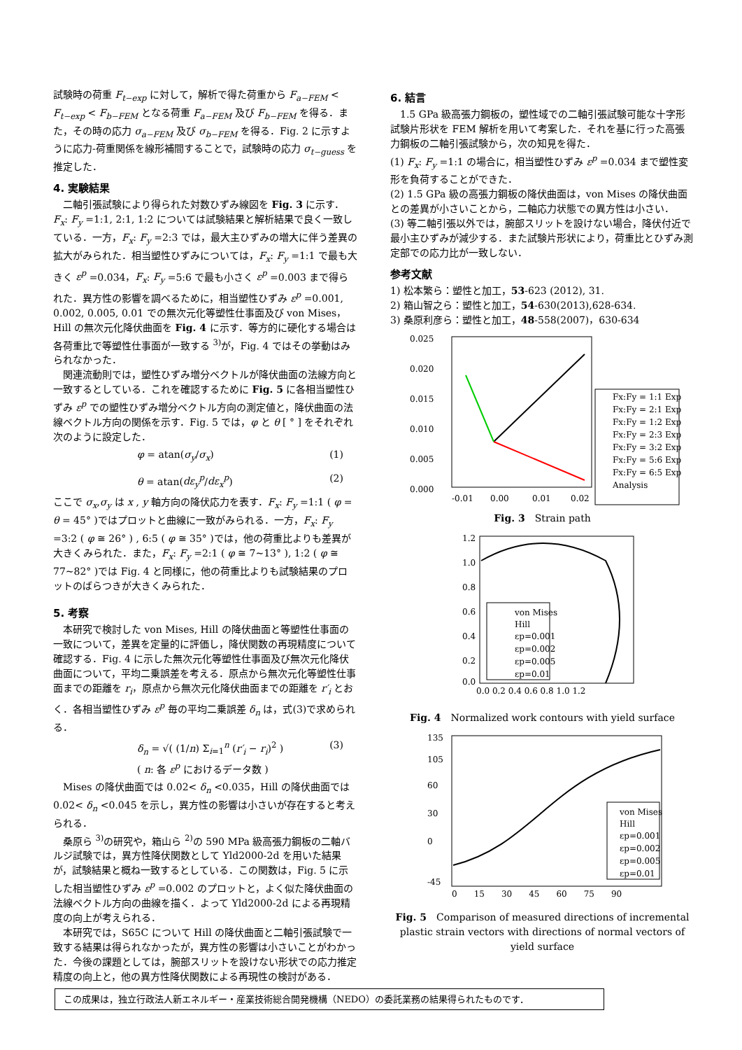試験時の荷重 F<sub>t−exp</sub> に対して，解析で得た荷重から F<sub>a−FEM</sub> < F<sub>t−exp</sub> < F<sub>b−FEM</sub> となる荷重 F<sub>a−FEM</sub> 及び F<sub>b−FEM</sub> を得る．また，その時の応力 σ<sub>a−FEM</sub> 及び σ<sub>b−FEM</sub> を得る．Fig. 2 に示すように応力-荷重関係を線形補間することで，試験時の応力 σ<sub>t−guess</sub> を推定した．
4. 実験結果
二軸引張試験により得られた対数ひずみ線図を Fig. 3 に示す．F<sub>x</sub>: F<sub>y</sub> =1:1, 2:1, 1:2 については試験結果と解析結果で良く一致している．一方，F<sub>x</sub>: F<sub>y</sub> =2:3 では，最大主ひずみの増大に伴う差異の拡大がみられた．相当塑性ひずみについては，F<sub>x</sub>: F<sub>y</sub> =1:1 で最も大きく ε<sup>p</sup> =0.034，F<sub>x</sub>: F<sub>y</sub> =5:6 で最も小さく ε<sup>p</sup> =0.003 まで得られた．異方性の影響を調べるために，相当塑性ひずみ ε<sup>p</sup> =0.001, 0.002, 0.005, 0.01 での無次元化等塑性仕事面及び von Mises，Hill の無次元化降伏曲面を Fig. 4 に示す．等方的に硬化する場合は各荷重比で等塑性仕事面が一致する <sup>3)</sup>が，Fig. 4 ではその挙動はみられなかった．
関連流動則では，塑性ひずみ増分ベクトルが降伏曲面の法線方向と一致するとしている．これを確認するために Fig. 5 に各相当塑性ひずみ ε<sup>p</sup> での塑性ひずみ増分ベクトル方向の測定値と，降伏曲面の法線ベクトル方向の関係を示す．Fig. 5 では，φ と θ [ ° ] をそれぞれ次のように設定した．
φ = atan(σ<sub>y</sub>/σ<sub>x</sub>) (1)
θ = atan(dε<sub>y</sub><sup>p</sup>/dε<sub>x</sub><sup>p</sup>) (2)
ここで σ<sub>x</sub>,σ<sub>y</sub> は x , y 軸方向の降伏応力を表す．F<sub>x</sub>: F<sub>y</sub> =1:1 ( φ = θ = 45° )ではプロットと曲線に一致がみられる．一方，F<sub>x</sub>: F<sub>y</sub> =3:2 ( φ ≅ 26° ) , 6:5 ( φ ≅ 35° )では，他の荷重比よりも差異が大きくみられた．また，F<sub>x</sub>: F<sub>y</sub> =2:1 ( φ ≅ 7~13° ), 1:2 ( φ ≅ 77~82° )では Fig. 4 と同様に，他の荷重比よりも試験結果のプロットのばらつきが大きくみられた．
5. 考察
本研究で検討した von Mises, Hill の降伏曲面と等塑性仕事面の一致について，差異を定量的に評価し，降伏関数の再現精度について確認する．Fig. 4 に示した無次元化等塑性仕事面及び無次元化降伏曲面について，平均二乗誤差を考える．原点から無次元化等塑性仕事面までの距離を r<sub>i</sub>，原点から無次元化降伏曲面までの距離を r′<sub>i</sub> とおく．各相当塑性ひずみ ε<sup>p</sup> 毎の平均二乗誤差 δ<sub>n</sub> は，式(3)で求められる．
δ<sub>n</sub> = √( (1/n) Σ<sub>i=1</sub><sup>n</sup> (r′<sub>i</sub> − r<sub>i</sub>)<sup>2</sup> )
( n: 各 ε<sup>p</sup> におけるデータ数 ) (3)
Mises の降伏曲面では 0.02< δ<sub>n</sub> <0.035，Hill の降伏曲面では 0.02< δ<sub>n</sub> <0.045 を示し，異方性の影響は小さいが存在すると考えられる．
桑原ら <sup>3)</sup>の研究や，箱山ら <sup>2)</sup>の 590 MPa 級高張力鋼板の二軸バルジ試験では，異方性降伏関数として Yld2000-2d を用いた結果が，試験結果と概ね一致するとしている．この関数は，Fig. 5 に示した相当塑性ひずみ ε<sup>p</sup> =0.002 のプロットと，よく似た降伏曲面の法線ベクトル方向の曲線を描く．よって Yld2000-2d による再現精度の向上が考えられる．
本研究では，S65C について Hill の降伏曲面と二軸引張試験で一致する結果は得られなかったが，異方性の影響は小さいことがわかった．今後の課題としては，腕部スリットを設けない形状での応力推定精度の向上と，他の異方性降伏関数による再現性の検討がある．
6. 結言
1.5 GPa 級高張力鋼板の，塑性域での二軸引張試験可能な十字形試験片形状を FEM 解析を用いて考案した．それを基に行った高張力鋼板の二軸引張試験から，次の知見を得た．
(1) F<sub>x</sub>: F<sub>y</sub> =1:1 の場合に，相当塑性ひずみ ε<sup>p</sup> =0.034 まで塑性変形を負荷することができた．
(2) 1.5 GPa 級の高張力鋼板の降伏曲面は，von Mises の降伏曲面との差異が小さいことから，二軸応力状態での異方性は小さい．
(3) 等二軸引張以外では，腕部スリットを設けない場合，降伏付近で最小主ひずみが減少する．また試験片形状により，荷重比とひずみ測定部での応力比が一致しない．
参考文献
1) 松本繁ら：塑性と加工，53-623 (2012), 31.
2) 箱山智之ら：塑性と加工，54-630(2013),628-634.
3) 桑原利彦ら：塑性と加工，48-558(2007)，630-634
0.025
0.020
0.015
0.010
0.005
0.000
-0.01
0.00
0.01
0.02
Fx:Fy = 1:1 Exp
Fx:Fy = 2:1 Exp
Fx:Fy = 1:2 Exp
Fx:Fy = 2:3 Exp
Fx:Fy = 3:2 Exp
Fx:Fy = 5:6 Exp
Fx:Fy = 6:5 Exp
Analysis
Fig. 3　Strain path
1.2
1.0
0.8
0.6
0.4
0.2
0.0
0.0 0.2 0.4 0.6 0.8 1.0 1.2
von Mises
Hill
εp=0.001
εp=0.002
εp=0.005
εp=0.01
Fig. 4　Normalized work contours with yield surface
135
105
60
30
0
-45
0　　15　　30　　45　　60　　75　　90
von Mises
Hill
εp=0.001
εp=0.002
εp=0.005
εp=0.01
Fig. 5　Comparison of measured directions of incremental plastic strain vectors with directions of normal vectors of yield surface
この成果は，独立行政法人新エネルギー・産業技術総合開発機構（NEDO）の委託業務の結果得られたものです．